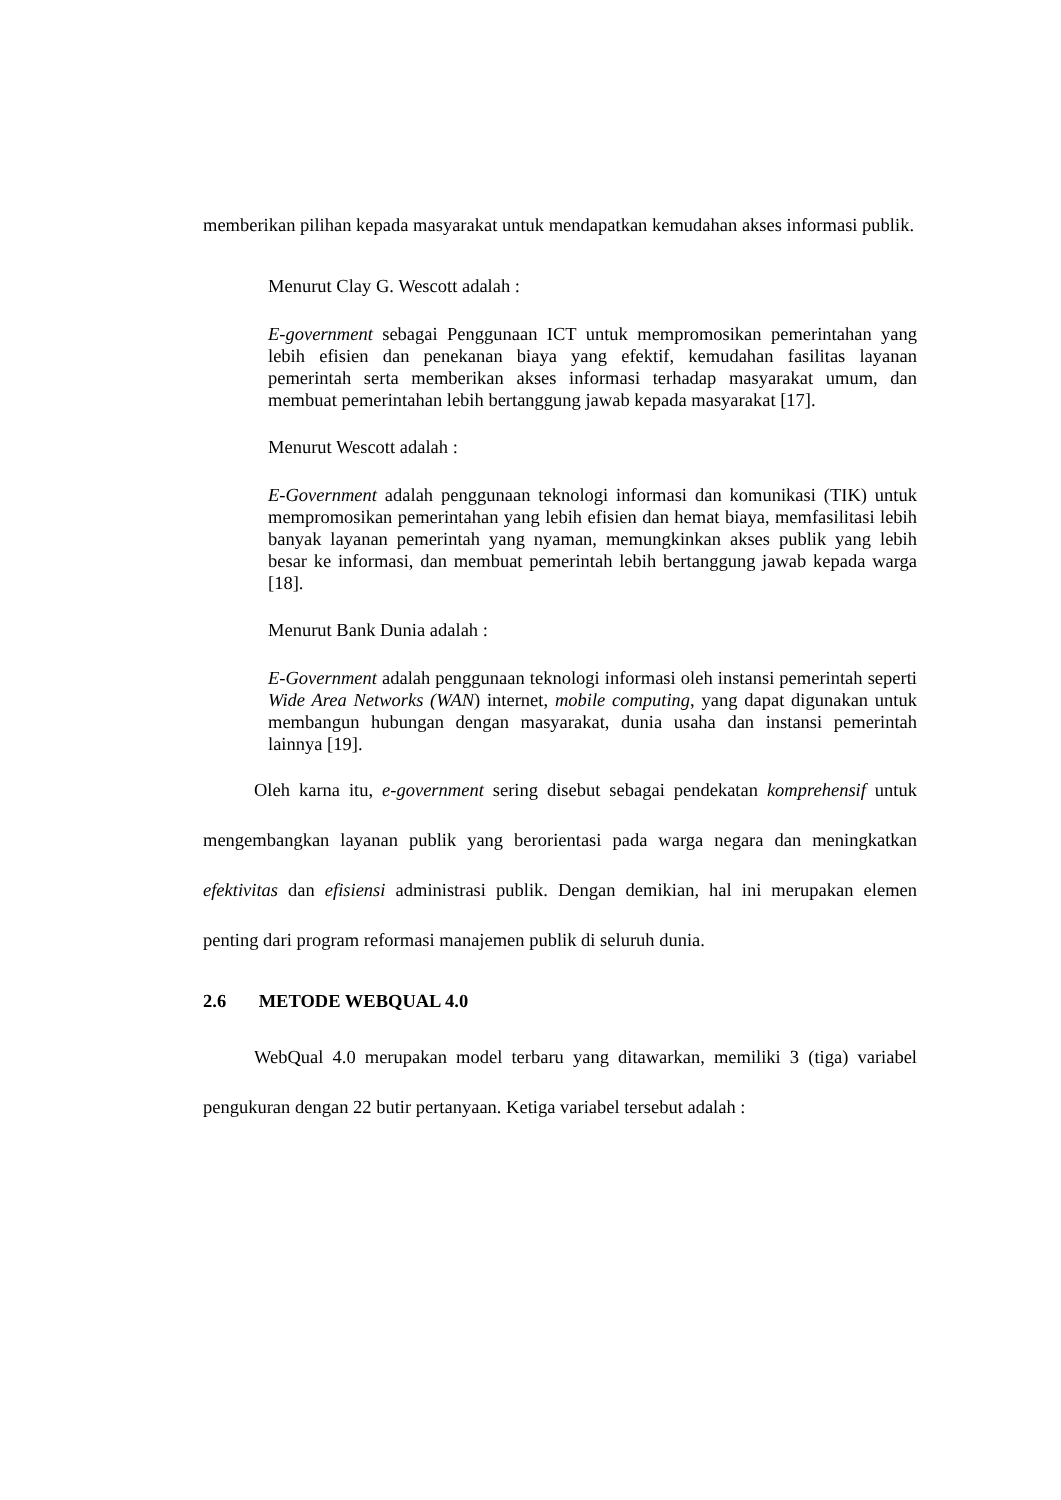memberikan pilihan kepada masyarakat untuk mendapatkan kemudahan akses informasi publik.
Menurut Clay G. Wescott adalah :
E-government sebagai Penggunaan ICT untuk mempromosikan pemerintahan yang lebih efisien dan penekanan biaya yang efektif, kemudahan fasilitas layanan pemerintah serta memberikan akses informasi terhadap masyarakat umum, dan membuat pemerintahan lebih bertanggung jawab kepada masyarakat [17].
Menurut Wescott adalah :
E-Government adalah penggunaan teknologi informasi dan komunikasi (TIK) untuk mempromosikan pemerintahan yang lebih efisien dan hemat biaya, memfasilitasi lebih banyak layanan pemerintah yang nyaman, memungkinkan akses publik yang lebih besar ke informasi, dan membuat pemerintah lebih bertanggung jawab kepada warga [18].
Menurut Bank Dunia adalah :
E-Government adalah penggunaan teknologi informasi oleh instansi pemerintah seperti Wide Area Networks (WAN) internet, mobile computing, yang dapat digunakan untuk membangun hubungan dengan masyarakat, dunia usaha dan instansi pemerintah lainnya [19].
Oleh karna itu, e-government sering disebut sebagai pendekatan komprehensif untuk mengembangkan layanan publik yang berorientasi pada warga negara dan meningkatkan efektivitas dan efisiensi administrasi publik. Dengan demikian, hal ini merupakan elemen penting dari program reformasi manajemen publik di seluruh dunia.
2.6 METODE WEBQUAL 4.0
WebQual 4.0 merupakan model terbaru yang ditawarkan, memiliki 3 (tiga) variabel pengukuran dengan 22 butir pertanyaan. Ketiga variabel tersebut adalah :